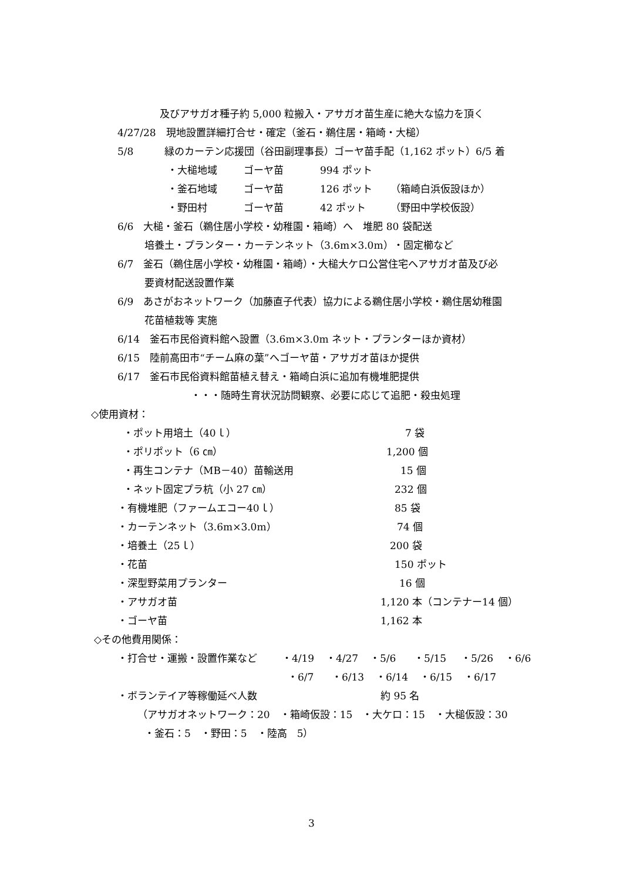及びアサガオ種子約 5,000 粒搬入・アサガオ苗生産に絶大な協力を頂く
4/27/28　現地設置詳細打合せ・確定（釜石・鵜住居・箱崎・大槌）
5/8 緑のカーテン応援団（谷田副理事長）ゴーヤ苗手配（1,162 ポット）6/5 着
・大槌地域 ゴーヤ苗 994 ポット
・釜石地域 ゴーヤ苗 126 ポット （箱崎白浜仮設ほか）
・野田村 ゴーヤ苗 42 ポット （野田中学校仮設）
6/6　大槌・釜石（鵜住居小学校・幼稚園・箱崎）へ　堆肥 80 袋配送
培養土・プランター・カーテンネット（3.6m×3.0m）・固定櫛など
6/7　釜石（鵜住居小学校・幼稚園・箱崎）・大槌大ケロ公営住宅へアサガオ苗及び必
要資材配送設置作業
6/9　あさがおネットワーク（加藤直子代表）協力による鵜住居小学校・鵜住居幼稚園
花苗植栽等 実施
6/14　釜石市民俗資料館へ設置（3.6m×3.0m ネット・プランターほか資材）
6/15　陸前高田市“チーム麻の葉”へゴーヤ苗・アサガオ苗ほか提供
6/17　釜石市民俗資料館苗植え替え・箱崎白浜に追加有機堆肥提供
・・・随時生育状況訪問観察、必要に応じて追肥・殺虫処理
◇使用資材：
・ポット用培土（40ｌ） 7 袋
・ポリポット（6 ㎝） 1,200 個
・再生コンテナ（MB－40）苗輸送用 15 個
・ネット固定プラ杭（小 27 ㎝） 232 個
・有機堆肥（ファームエコー40ｌ） 85 袋
・カーテンネット（3.6m×3.0m） 74 個
・培養土（25ｌ） 200 袋
・花苗 150 ポット
・深型野菜用プランター 16 個
・アサガオ苗 1,120 本（コンテナー14 個）
・ゴーヤ苗 1,162 本
◇その他費用関係：
・打合せ・運搬・設置作業など ・4/19 ・4/27 ・5/6 ・5/15 ・5/26 ・6/6
・6/7 ・6/13 ・6/14 ・6/15 ・6/17
・ボランテイア等稼働延べ人数 約 95 名
（アサガオネットワーク：20　・箱崎仮設：15　・大ケロ：15　・大槌仮設：30
・釜石：5　・野田：5　・陸高　5）
3